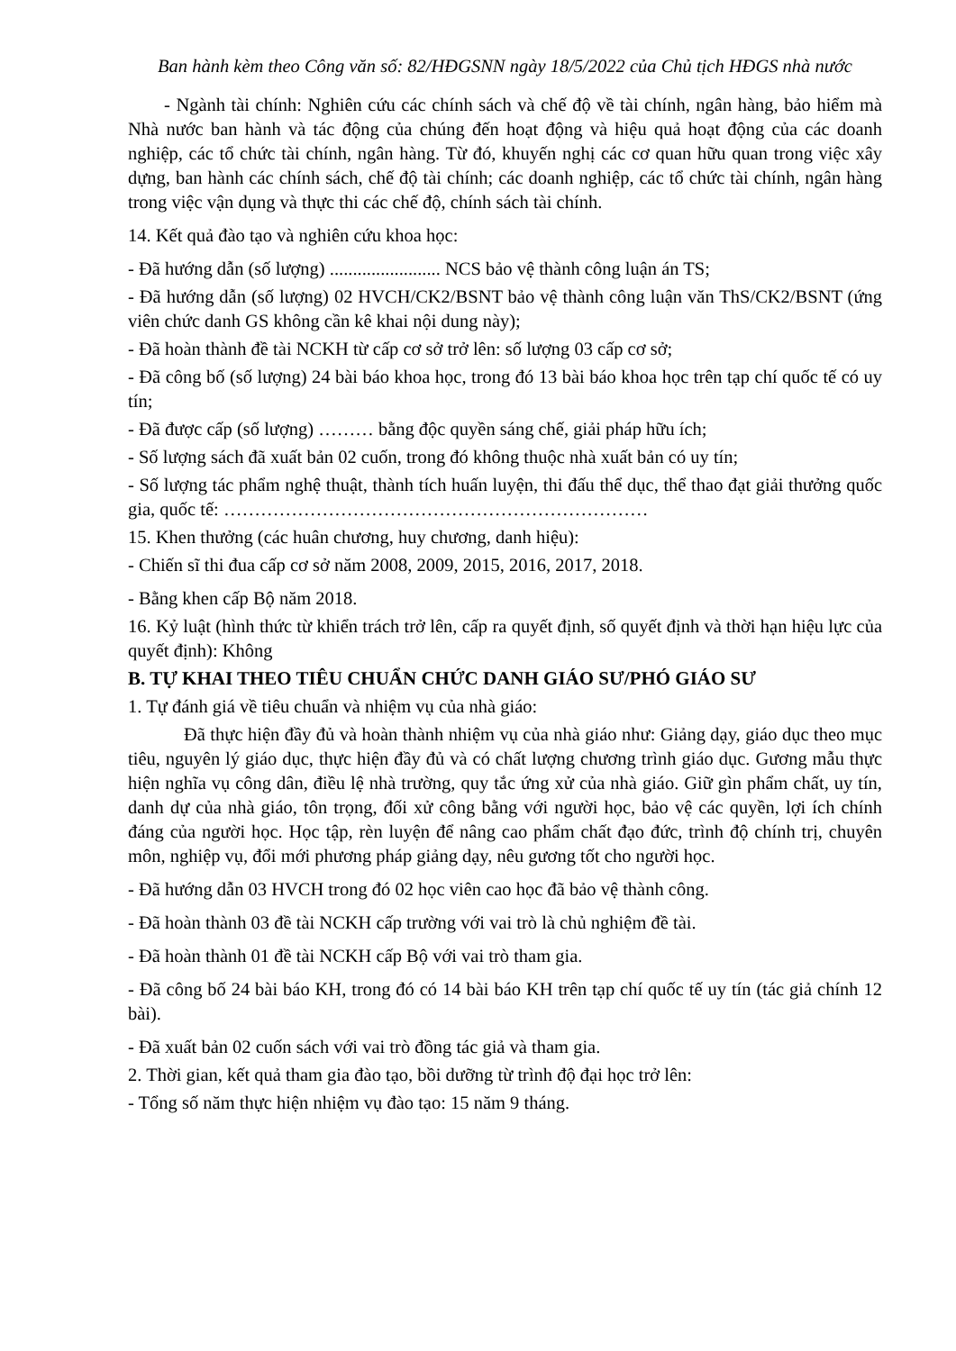Ban hành kèm theo Công văn số: 82/HĐGSNN ngày 18/5/2022 của Chủ tịch HĐGS nhà nước
- Ngành tài chính: Nghiên cứu các chính sách và chế độ về tài chính, ngân hàng, bảo hiểm mà Nhà nước ban hành và tác động của chúng đến hoạt động và hiệu quả hoạt động của các doanh nghiệp, các tổ chức tài chính, ngân hàng. Từ đó, khuyến nghị các cơ quan hữu quan trong việc xây dựng, ban hành các chính sách, chế độ tài chính; các doanh nghiệp, các tổ chức tài chính, ngân hàng trong việc vận dụng và thực thi các chế độ, chính sách tài chính.
14. Kết quả đào tạo và nghiên cứu khoa học:
- Đã hướng dẫn (số lượng) ........................ NCS bảo vệ thành công luận án TS;
- Đã hướng dẫn (số lượng) 02 HVCH/CK2/BSNT bảo vệ thành công luận văn ThS/CK2/BSNT (ứng viên chức danh GS không cần kê khai nội dung này);
- Đã hoàn thành đề tài NCKH từ cấp cơ sở trở lên: số lượng 03 cấp cơ sở;
- Đã công bố (số lượng) 24 bài báo khoa học, trong đó 13 bài báo khoa học trên tạp chí quốc tế có uy tín;
- Đã được cấp (số lượng) ……… bằng độc quyền sáng chế, giải pháp hữu ích;
- Số lượng sách đã xuất bản 02 cuốn, trong đó không thuộc nhà xuất bản có uy tín;
- Số lượng tác phẩm nghệ thuật, thành tích huấn luyện, thi đấu thể dục, thể thao đạt giải thưởng quốc gia, quốc tế: ……………………………………………………………
15. Khen thưởng (các huân chương, huy chương, danh hiệu):
- Chiến sĩ thi đua cấp cơ sở năm 2008, 2009, 2015, 2016, 2017, 2018.
- Bằng khen cấp Bộ năm 2018.
16. Kỷ luật (hình thức từ khiển trách trở lên, cấp ra quyết định, số quyết định và thời hạn hiệu lực của quyết định): Không
B. TỰ KHAI THEO TIÊU CHUẨN CHỨC DANH GIÁO SƯ/PHÓ GIÁO SƯ
1. Tự đánh giá về tiêu chuẩn và nhiệm vụ của nhà giáo:
Đã thực hiện đầy đủ và hoàn thành nhiệm vụ của nhà giáo như: Giảng dạy, giáo dục theo mục tiêu, nguyên lý giáo dục, thực hiện đầy đủ và có chất lượng chương trình giáo dục. Gương mẫu thực hiện nghĩa vụ công dân, điều lệ nhà trường, quy tắc ứng xử của nhà giáo. Giữ gìn phẩm chất, uy tín, danh dự của nhà giáo, tôn trọng, đối xử công bằng với người học, bảo vệ các quyền, lợi ích chính đáng của người học. Học tập, rèn luyện để nâng cao phẩm chất đạo đức, trình độ chính trị, chuyên môn, nghiệp vụ, đổi mới phương pháp giảng dạy, nêu gương tốt cho người học.
- Đã hướng dẫn 03 HVCH trong đó 02 học viên cao học đã bảo vệ thành công.
- Đã hoàn thành 03 đề tài NCKH cấp trường với vai trò là chủ nghiệm đề tài.
- Đã hoàn thành 01 đề tài NCKH cấp Bộ với vai trò tham gia.
- Đã công bố 24 bài báo KH, trong đó có 14 bài báo KH trên tạp chí quốc tế uy tín (tác giả chính 12 bài).
- Đã xuất bản 02 cuốn sách với vai trò đồng tác giả và tham gia.
2. Thời gian, kết quả tham gia đào tạo, bồi dưỡng từ trình độ đại học trở lên:
- Tổng số năm thực hiện nhiệm vụ đào tạo: 15 năm 9 tháng.